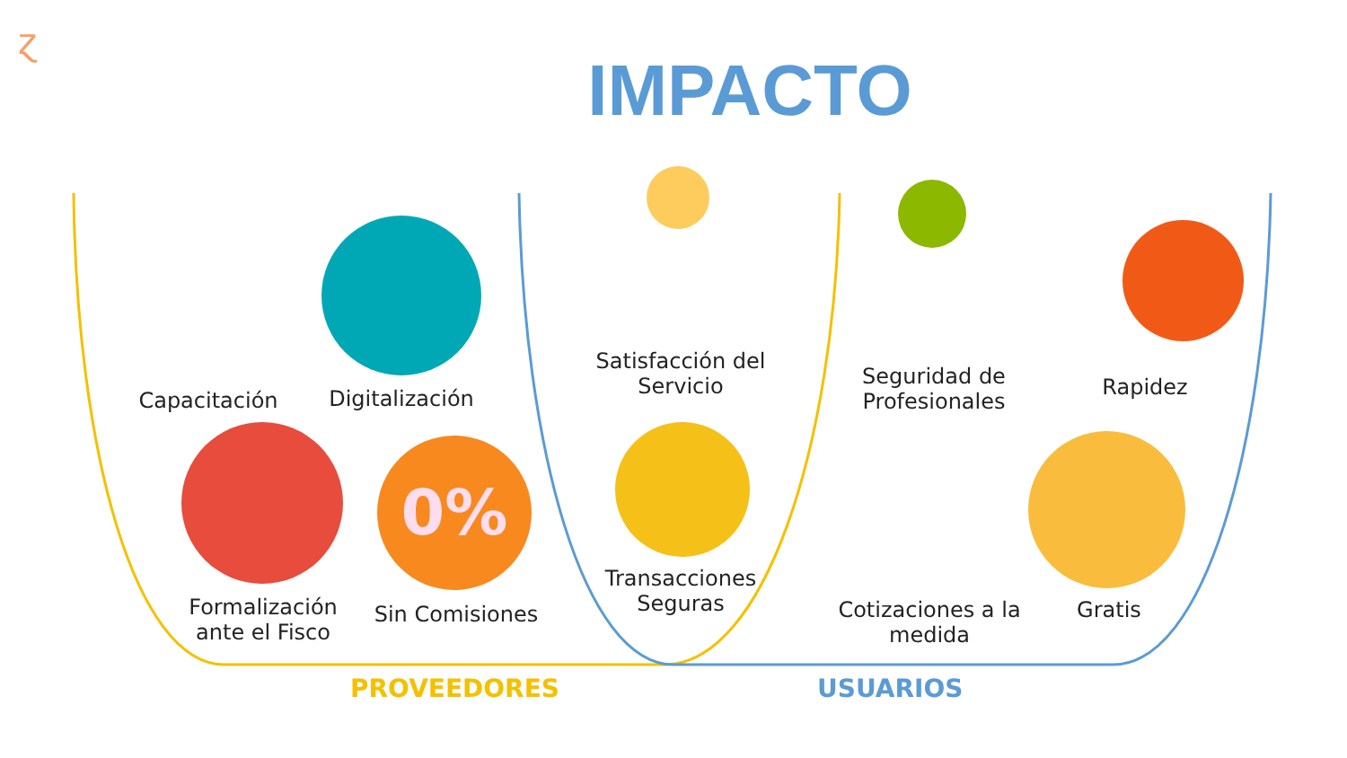ɀ
IMPACTO
0%
Capacitación Digitalización
Formalización ante el Fisco
Sin Comisiones
Satisfacción del Servicio
Transacciones Seguras
Seguridad de Profesionales
Rapidez
Cotizaciones a la medida
Gratis
PROVEEDORES USUARIOS